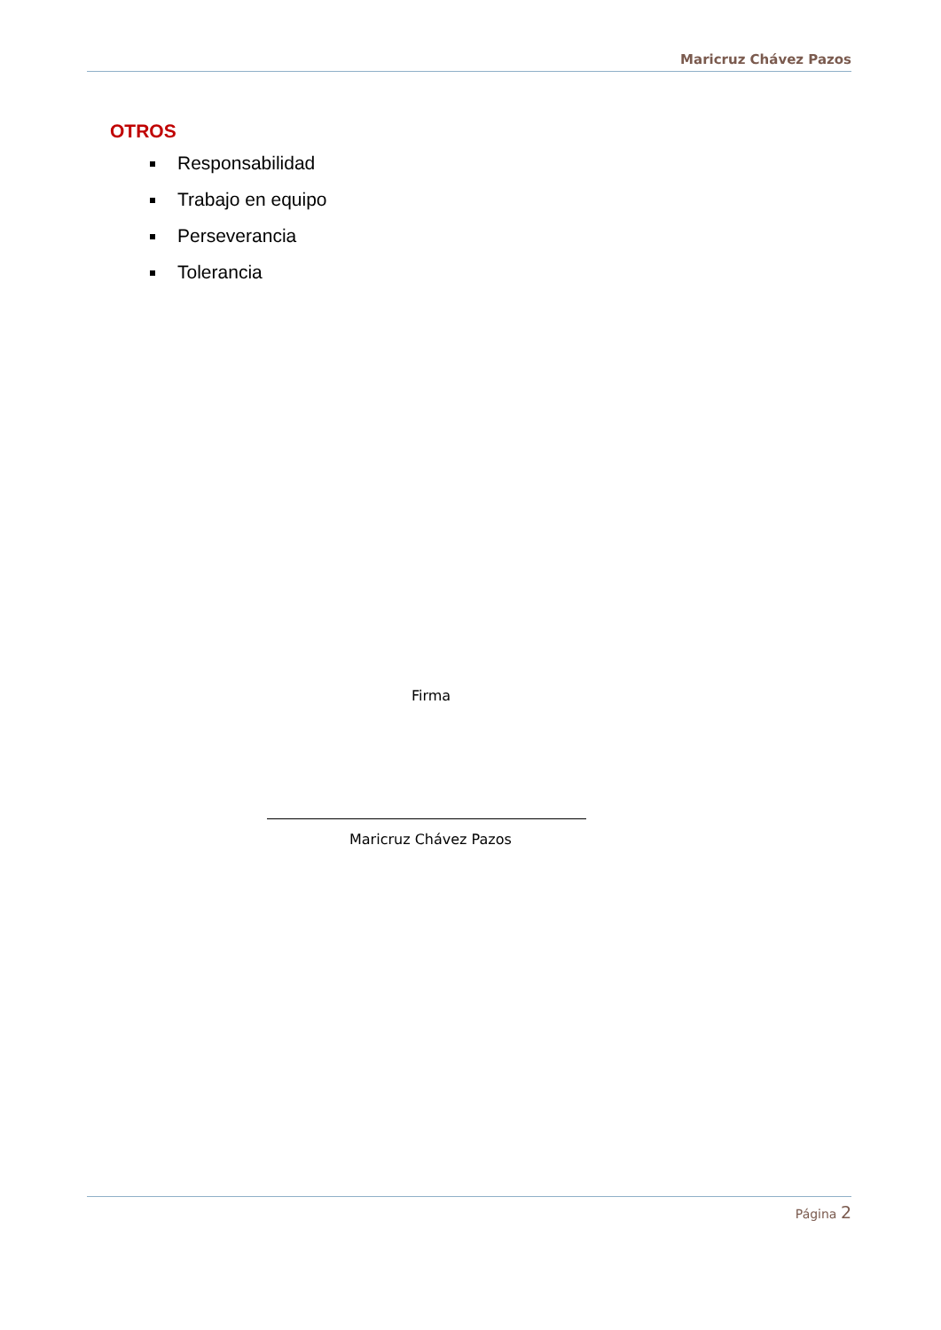Maricruz Chávez Pazos
OTROS
Responsabilidad
Trabajo en equipo
Perseverancia
Tolerancia
Firma
Maricruz Chávez Pazos
Página 2